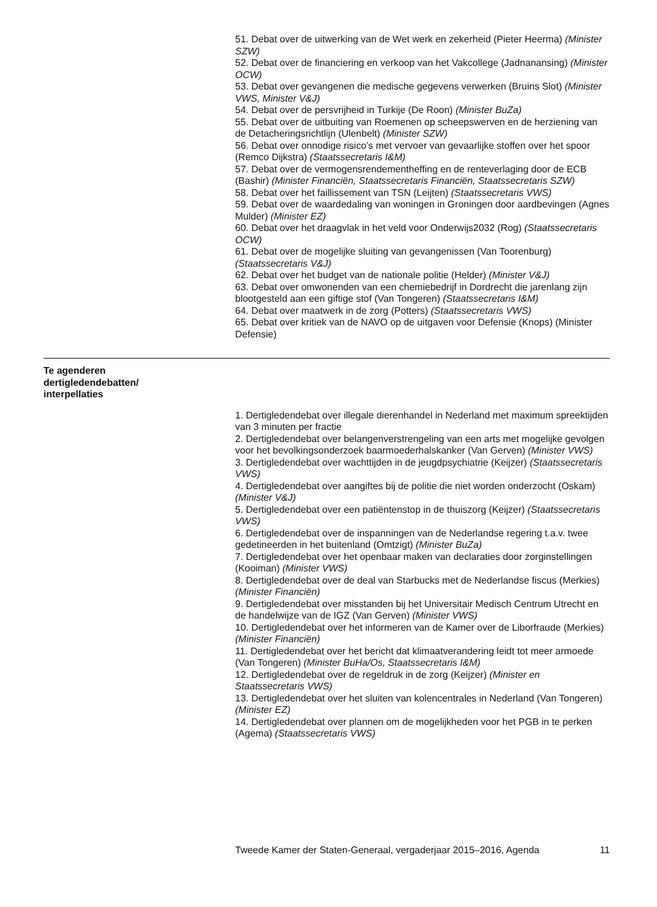51. Debat over de uitwerking van de Wet werk en zekerheid (Pieter Heerma) (Minister SZW)
52. Debat over de financiering en verkoop van het Vakcollege (Jadnanansing) (Minister OCW)
53. Debat over gevangenen die medische gegevens verwerken (Bruins Slot) (Minister VWS, Minister V&J)
54. Debat over de persvrijheid in Turkije (De Roon) (Minister BuZa)
55. Debat over de uitbuiting van Roemenen op scheepswerven en de herziening van de Detacheringsrichtlijn (Ulenbelt) (Minister SZW)
56. Debat over onnodige risico’s met vervoer van gevaarlijke stoffen over het spoor (Remco Dijkstra) (Staatssecretaris I&M)
57. Debat over de vermogensrendementheffing en de renteverlaging door de ECB (Bashir) (Minister Financiën, Staatssecretaris Financiën, Staatssecretaris SZW)
58. Debat over het faillissement van TSN (Leijten) (Staatssecretaris VWS)
59. Debat over de waardedaling van woningen in Groningen door aardbevingen (Agnes Mulder) (Minister EZ)
60. Debat over het draagvlak in het veld voor Onderwijs2032 (Rog) (Staatssecretaris OCW)
61. Debat over de mogelijke sluiting van gevangenissen (Van Toorenburg) (Staatssecretaris V&J)
62. Debat over het budget van de nationale politie (Helder) (Minister V&J)
63. Debat over omwonenden van een chemiebedrijf in Dordrecht die jarenlang zijn blootgesteld aan een giftige stof (Van Tongeren) (Staatssecretaris I&M)
64. Debat over maatwerk in de zorg (Potters) (Staatssecretaris VWS)
65. Debat over kritiek van de NAVO op de uitgaven voor Defensie (Knops) (Minister Defensie)
Te agenderen dertigledendebatten/ interpellaties
1. Dertigledendebat over illegale dierenhandel in Nederland met maximum spreektijden van 3 minuten per fractie
2. Dertigledendebat over belangenverstrengeling van een arts met mogelijke gevolgen voor het bevolkingsonderzoek baarmoederhalskanker (Van Gerven) (Minister VWS)
3. Dertigledendebat over wachttijden in de jeugdpsychiatrie (Keijzer) (Staatssecretaris VWS)
4. Dertigledendebat over aangiftes bij de politie die niet worden onderzocht (Oskam) (Minister V&J)
5. Dertigledendebat over een patiëntenstop in de thuiszorg (Keijzer) (Staatssecretaris VWS)
6. Dertigledendebat over de inspanningen van de Nederlandse regering t.a.v. twee gedetineerden in het buitenland (Omtzigt) (Minister BuZa)
7. Dertigledendebat over het openbaar maken van declaraties door zorginstellingen (Kooiman) (Minister VWS)
8. Dertigledendebat over de deal van Starbucks met de Nederlandse fiscus (Merkies) (Minister Financiën)
9. Dertigledendebat over misstanden bij het Universitair Medisch Centrum Utrecht en de handelwijze van de IGZ (Van Gerven) (Minister VWS)
10. Dertigledendebat over het informeren van de Kamer over de Liborfraude (Merkies) (Minister Financiën)
11. Dertigledendebat over het bericht dat klimaatverandering leidt tot meer armoede (Van Tongeren) (Minister BuHa/Os, Staatssecretaris I&M)
12. Dertigledendebat over de regeldruk in de zorg (Keijzer) (Minister en Staatssecretaris VWS)
13. Dertigledendebat over het sluiten van kolencentrales in Nederland (Van Tongeren) (Minister EZ)
14. Dertigledendebat over plannen om de mogelijkheden voor het PGB in te perken (Agema) (Staatssecretaris VWS)
Tweede Kamer der Staten-Generaal, vergaderjaar 2015–2016, Agenda 11